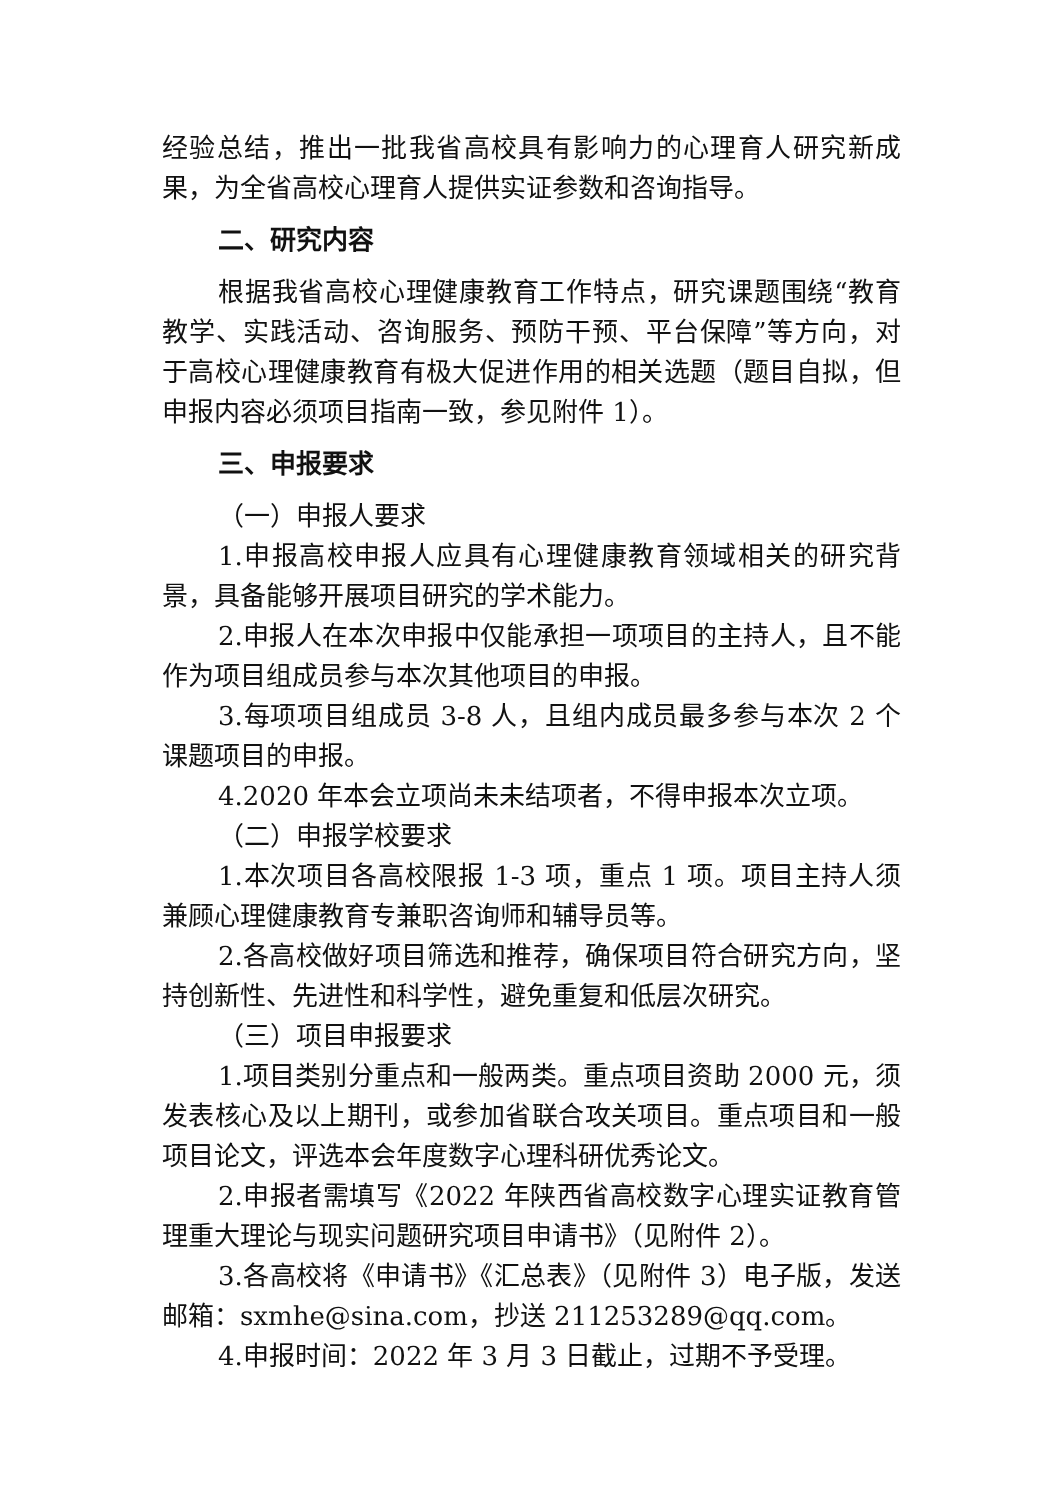经验总结，推出一批我省高校具有影响力的心理育人研究新成果，为全省高校心理育人提供实证参数和咨询指导。
二、研究内容
根据我省高校心理健康教育工作特点，研究课题围绕“教育教学、实践活动、咨询服务、预防干预、平台保障”等方向，对于高校心理健康教育有极大促进作用的相关选题（题目自拟，但申报内容必须项目指南一致，参见附件 1）。
三、申报要求
（一）申报人要求
1.申报高校申报人应具有心理健康教育领域相关的研究背景，具备能够开展项目研究的学术能力。
2.申报人在本次申报中仅能承担一项项目的主持人，且不能作为项目组成员参与本次其他项目的申报。
3.每项项目组成员 3-8 人，且组内成员最多参与本次 2 个课题项目的申报。
4.2020 年本会立项尚未未结项者，不得申报本次立项。
（二）申报学校要求
1.本次项目各高校限报 1-3 项，重点 1 项。项目主持人须兼顾心理健康教育专兼职咨询师和辅导员等。
2.各高校做好项目筛选和推荐，确保项目符合研究方向，坚持创新性、先进性和科学性，避免重复和低层次研究。
（三）项目申报要求
1.项目类别分重点和一般两类。重点项目资助 2000 元，须发表核心及以上期刊，或参加省联合攻关项目。重点项目和一般项目论文，评选本会年度数字心理科研优秀论文。
2.申报者需填写《2022 年陕西省高校数字心理实证教育管理重大理论与现实问题研究项目申请书》（见附件 2）。
3.各高校将《申请书》《汇总表》（见附件 3）电子版，发送邮箱：sxmhe@sina.com，抄送 211253289@qq.com。
4.申报时间：2022 年 3 月 3 日截止，过期不予受理。